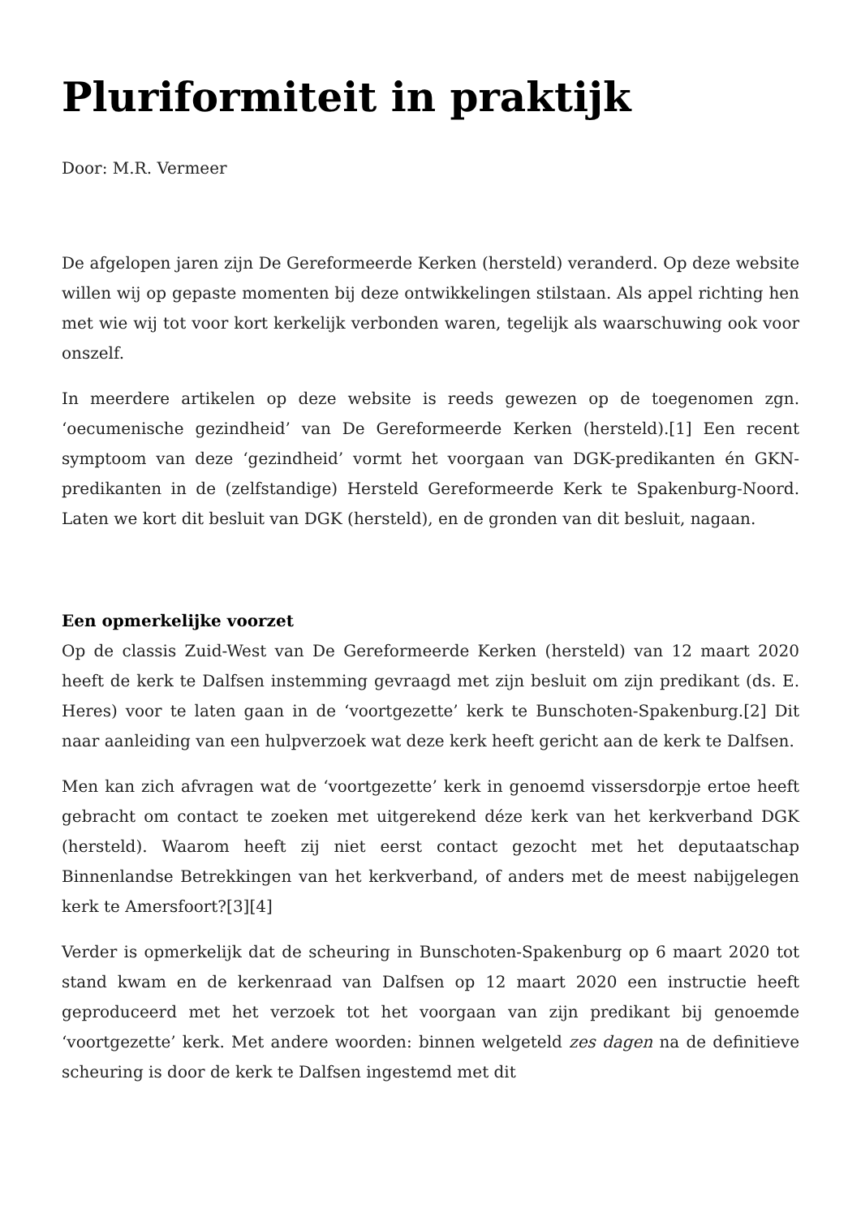Pluriformiteit in praktijk
Door: M.R. Vermeer
De afgelopen jaren zijn De Gereformeerde Kerken (hersteld) veranderd. Op deze website willen wij op gepaste momenten bij deze ontwikkelingen stilstaan. Als appel richting hen met wie wij tot voor kort kerkelijk verbonden waren, tegelijk als waarschuwing ook voor onszelf.
In meerdere artikelen op deze website is reeds gewezen op de toegenomen zgn. ‘oecumenische gezindheid’ van De Gereformeerde Kerken (hersteld).[1] Een recent symptoom van deze ‘gezindheid’ vormt het voorgaan van DGK-predikanten én GKN-predikanten in de (zelfstandige) Hersteld Gereformeerde Kerk te Spakenburg-Noord. Laten we kort dit besluit van DGK (hersteld), en de gronden van dit besluit, nagaan.
Een opmerkelijke voorzet
Op de classis Zuid-West van De Gereformeerde Kerken (hersteld) van 12 maart 2020 heeft de kerk te Dalfsen instemming gevraagd met zijn besluit om zijn predikant (ds. E. Heres) voor te laten gaan in de ‘voortgezette’ kerk te Bunschoten-Spakenburg.[2] Dit naar aanleiding van een hulpverzoek wat deze kerk heeft gericht aan de kerk te Dalfsen.
Men kan zich afvragen wat de ‘voortgezette’ kerk in genoemd vissersdorpje ertoe heeft gebracht om contact te zoeken met uitgerekend déze kerk van het kerkverband DGK (hersteld). Waarom heeft zij niet eerst contact gezocht met het deputaatschap Binnenlandse Betrekkingen van het kerkverband, of anders met de meest nabijgelegen kerk te Amersfoort?[3][4]
Verder is opmerkelijk dat de scheuring in Bunschoten-Spakenburg op 6 maart 2020 tot stand kwam en de kerkenraad van Dalfsen op 12 maart 2020 een instructie heeft geproduceerd met het verzoek tot het voorgaan van zijn predikant bij genoemde ‘voortgezette’ kerk. Met andere woorden: binnen welgeteld zes dagen na de definitieve scheuring is door de kerk te Dalfsen ingestemd met dit